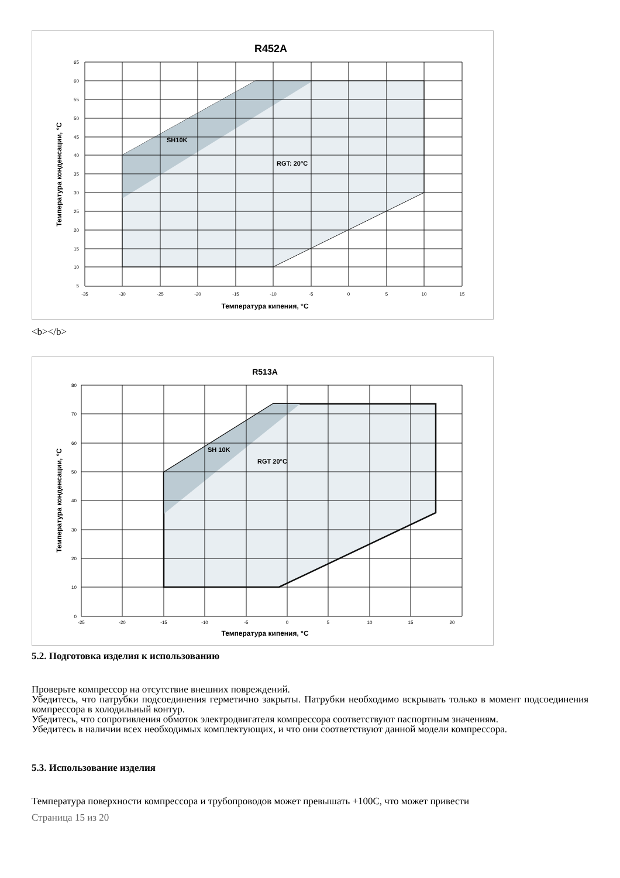R452A
SH10K
RGT: 20°C
65
60
55
50
45
40
35
30
25
20
15
10
5
-35
-30
-25
-20
-15
-10
-5
0
5
10
15
Температура кипения, °C
Температура конденсации, °C
<b></b>
R513A
SH 10K
RGT 20°C
80
70
60
50
40
30
20
10
0
-25
-20
-15
-10
-5
0
5
10
15
20
Температура кипения, °C
Температура конденсации, °C
5.2. Подготовка изделия к использованию
Проверьте компрессор на отсутствие внешних повреждений.
Убедитесь, что патрубки подсоединения герметично закрыты. Патрубки необходимо вскрывать только в момент подсоединения компрессора в холодильный контур.
Убедитесь, что сопротивления обмоток электродвигателя компрессора соответствуют паспортным значениям.
Убедитесь в наличии всех необходимых комплектующих, и что они соответствуют данной модели компрессора.
5.3. Использование изделия
Температура поверхности компрессора и трубопроводов может превышать +100С, что может привести
Страница 15 из 20